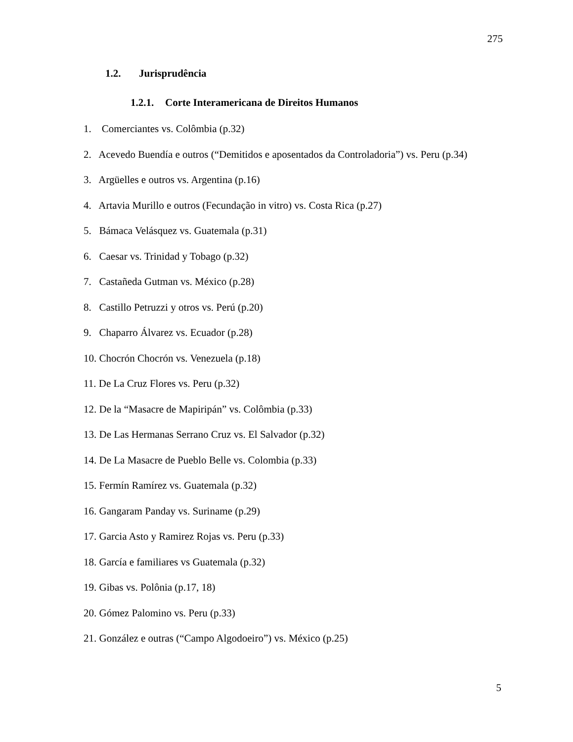275
1.2. Jurisprudência
1.2.1. Corte Interamericana de Direitos Humanos
1. Comerciantes vs. Colômbia (p.32)
2. Acevedo Buendía e outros (“Demitidos e aposentados da Controladoria”) vs. Peru (p.34)
3. Argüelles e outros vs. Argentina (p.16)
4. Artavia Murillo e outros (Fecundação in vitro) vs. Costa Rica (p.27)
5. Bámaca Velásquez vs. Guatemala (p.31)
6. Caesar vs. Trinidad y Tobago (p.32)
7. Castañeda Gutman vs. México (p.28)
8. Castillo Petruzzi y otros vs. Perú (p.20)
9. Chaparro Álvarez vs. Ecuador (p.28)
10. Chocrón Chocrón vs. Venezuela (p.18)
11. De La Cruz Flores vs. Peru (p.32)
12. De la “Masacre de Mapiripán” vs. Colômbia (p.33)
13. De Las Hermanas Serrano Cruz vs. El Salvador (p.32)
14. De La Masacre de Pueblo Belle vs. Colombia (p.33)
15. Fermín Ramírez vs. Guatemala (p.32)
16. Gangaram Panday vs. Suriname (p.29)
17. Garcia Asto y Ramirez Rojas vs. Peru (p.33)
18. García e familiares vs Guatemala (p.32)
19. Gibas vs. Polônia (p.17, 18)
20. Gómez Palomino vs. Peru (p.33)
21. González e outras (“Campo Algodoeiro”) vs. México (p.25)
5